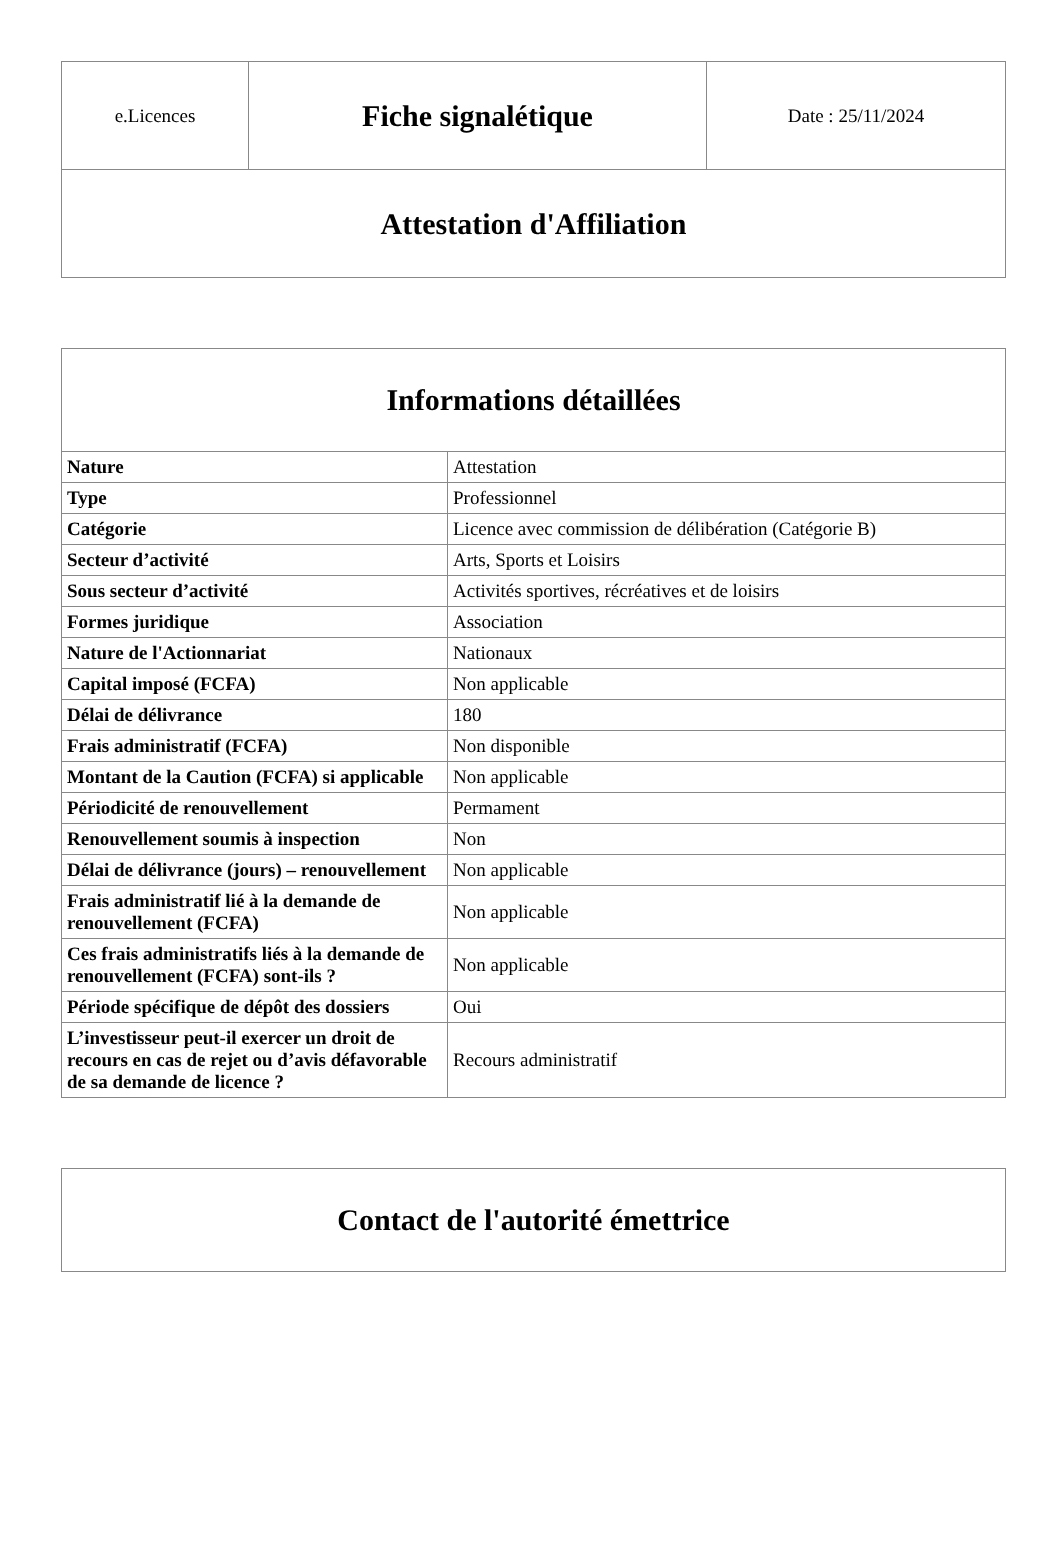| e.Licences | Fiche signalétique | Date : 25/11/2024 |
| Attestation d'Affiliation | | |
| Informations détaillées | |
| --- | --- |
| Nature | Attestation |
| Type | Professionnel |
| Catégorie | Licence avec commission de délibération (Catégorie B) |
| Secteur d’activité | Arts, Sports et Loisirs |
| Sous secteur d’activité | Activités sportives, récréatives et de loisirs |
| Formes juridique | Association |
| Nature de l'Actionnariat | Nationaux |
| Capital imposé (FCFA) | Non applicable |
| Délai de délivrance | 180 |
| Frais administratif (FCFA) | Non disponible |
| Montant de la Caution (FCFA) si applicable | Non applicable |
| Périodicité de renouvellement | Permament |
| Renouvellement soumis à inspection | Non |
| Délai de délivrance (jours) – renouvellement | Non applicable |
| Frais administratif lié à la demande de renouvellement (FCFA) | Non applicable |
| Ces frais administratifs liés à la demande de renouvellement (FCFA) sont-ils ? | Non applicable |
| Période spécifique de dépôt des dossiers | Oui |
| L’investisseur peut-il exercer un droit de recours en cas de rejet ou d’avis défavorable de sa demande de licence ? | Recours administratif |
| Contact de l'autorité émettrice |
| --- |